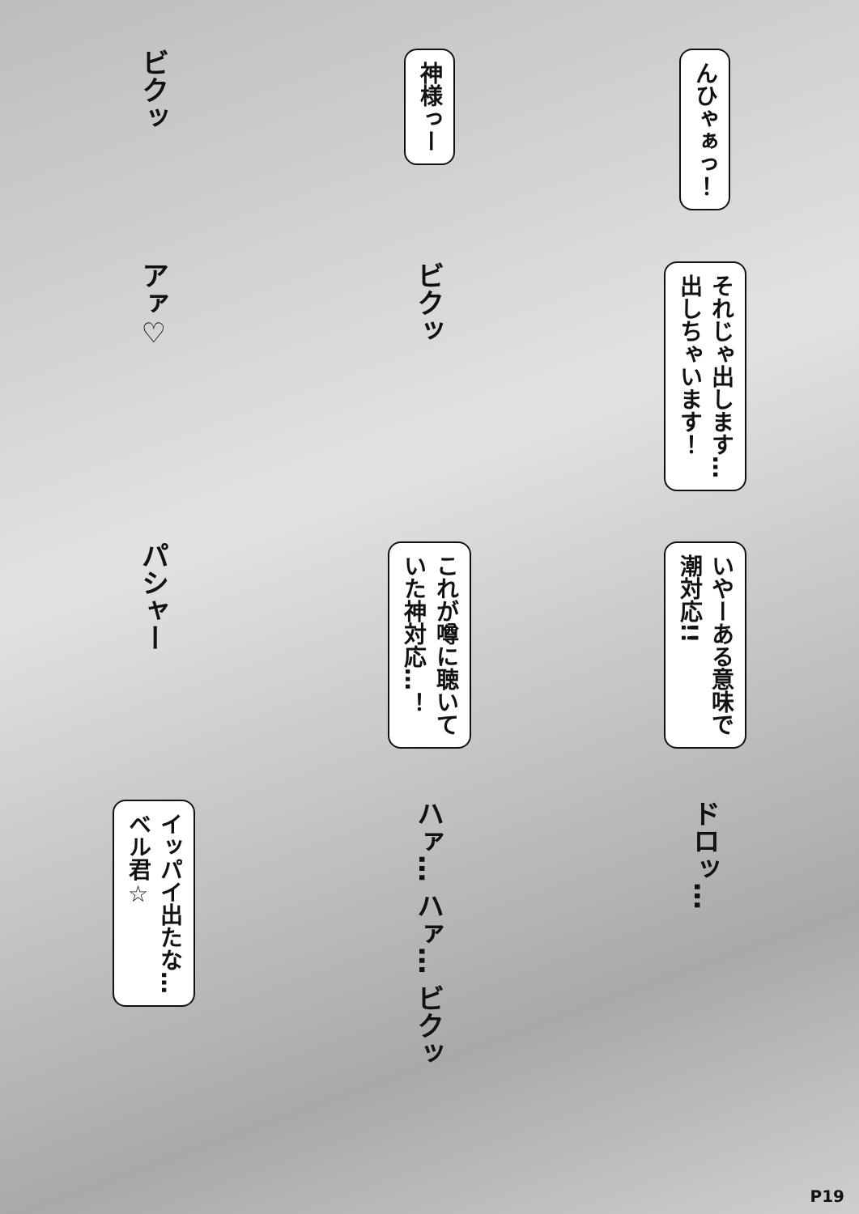ビクッ
神様っー
んひゃぁっ！
アァ♡
ビクッ
それじゃ出します…
出しちゃいます！
パシャー
これが噂に聴いて
いた神対応…！
いやーある意味で
潮対応!!
イッパイ出たな…
ベル君☆
ハァ… ハァ… ビクッ
ドロッ…
P19